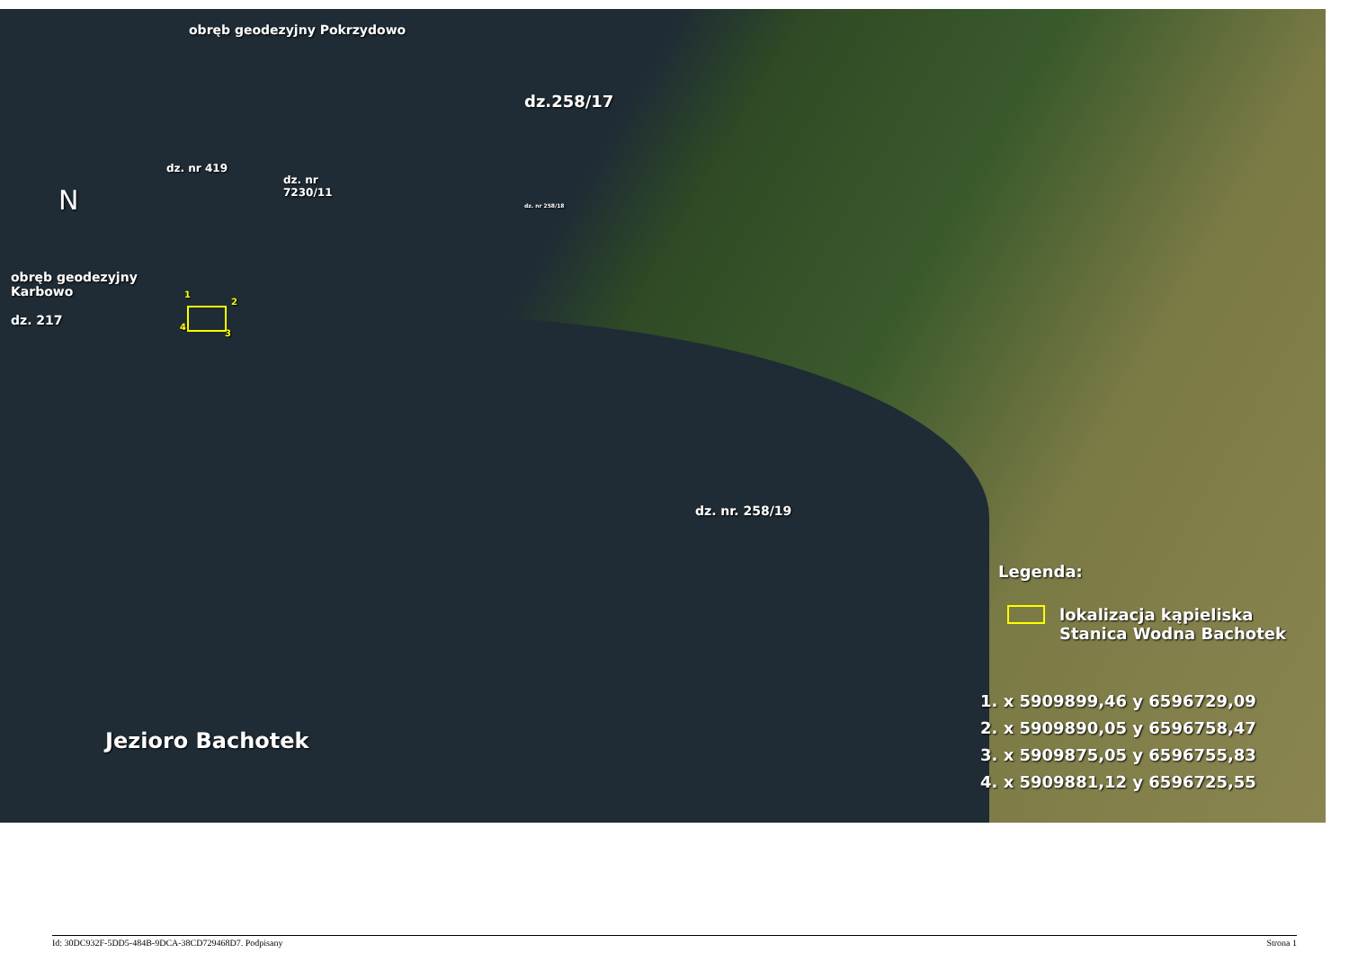obręb geodezyjny Pokrzydowo
dz.258/17
dz. nr 419
dz. nr
7230/11
dz. nr 258/18
obręb geodezyjny
Karbowo
dz. 217
N
1
2
4
3
dz. nr. 258/19
Legenda:
lokalizacja kąpieliska
Stanica Wodna Bachotek
Jezioro Bachotek
1. x 5909899,46 y 6596729,09
2. x 5909890,05 y 6596758,47
3. x 5909875,05 y 6596755,83
4. x 5909881,12 y 6596725,55
Id: 30DC932F-5DD5-484B-9DCA-38CD729468D7. Podpisany Strona 1